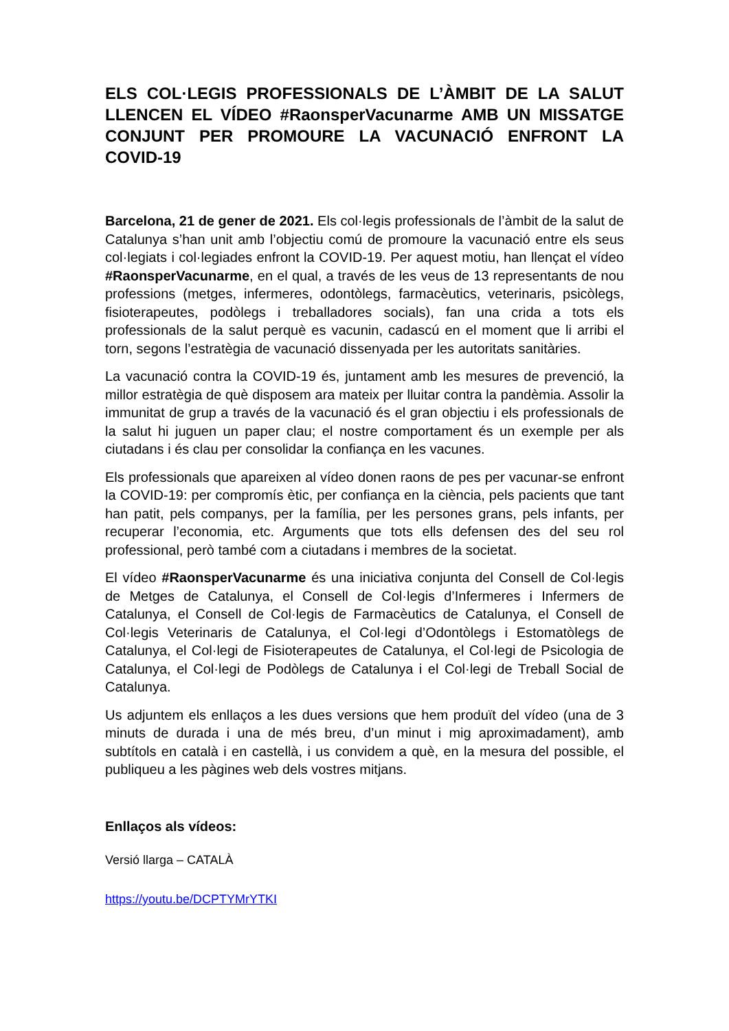ELS COL·LEGIS PROFESSIONALS DE L’ÀMBIT DE LA SALUT LLENCEN EL VÍDEO #RaonsperVacunarme AMB UN MISSATGE CONJUNT PER PROMOURE LA VACUNACIÓ ENFRONT LA COVID-19
Barcelona, 21 de gener de 2021. Els col·legis professionals de l’àmbit de la salut de Catalunya s’han unit amb l’objectiu comú de promoure la vacunació entre els seus col·legiats i col·legiades enfront la COVID-19. Per aquest motiu, han llençat el vídeo #RaonsperVacunarme, en el qual, a través de les veus de 13 representants de nou professions (metges, infermeres, odontòlegs, farmacèutics, veterinaris, psicòlegs, fisioterapeutes, podòlegs i treballadores socials), fan una crida a tots els professionals de la salut perquè es vacunin, cadascú en el moment que li arribi el torn, segons l’estratègia de vacunació dissenyada per les autoritats sanitàries.
La vacunació contra la COVID-19 és, juntament amb les mesures de prevenció, la millor estratègia de què disposem ara mateix per lluitar contra la pandèmia. Assolir la immunitat de grup a través de la vacunació és el gran objectiu i els professionals de la salut hi juguen un paper clau; el nostre comportament és un exemple per als ciutadans i és clau per consolidar la confiança en les vacunes.
Els professionals que apareixen al vídeo donen raons de pes per vacunar-se enfront la COVID-19: per compromís ètic, per confiança en la ciència, pels pacients que tant han patit, pels companys, per la família, per les persones grans, pels infants, per recuperar l’economia, etc. Arguments que tots ells defensen des del seu rol professional, però també com a ciutadans i membres de la societat.
El vídeo #RaonsperVacunarme és una iniciativa conjunta del Consell de Col·legis de Metges de Catalunya, el Consell de Col·legis d’Infermeres i Infermers de Catalunya, el Consell de Col·legis de Farmacèutics de Catalunya, el Consell de Col·legis Veterinaris de Catalunya, el Col·legi d’Odontòlegs i Estomatòlegs de Catalunya, el Col·legi de Fisioterapeutes de Catalunya, el Col·legi de Psicologia de Catalunya, el Col·legi de Podòlegs de Catalunya i el Col·legi de Treball Social de Catalunya.
Us adjuntem els enllaços a les dues versions que hem produït del vídeo (una de 3 minuts de durada i una de més breu, d’un minut i mig aproximadament), amb subtítols en català i en castellà, i us convidem a què, en la mesura del possible, el publiqueu a les pàgines web dels vostres mitjans.
Enllaços als vídeos:
Versió llarga – CATALÀ
https://youtu.be/DCPTYMrYTKI